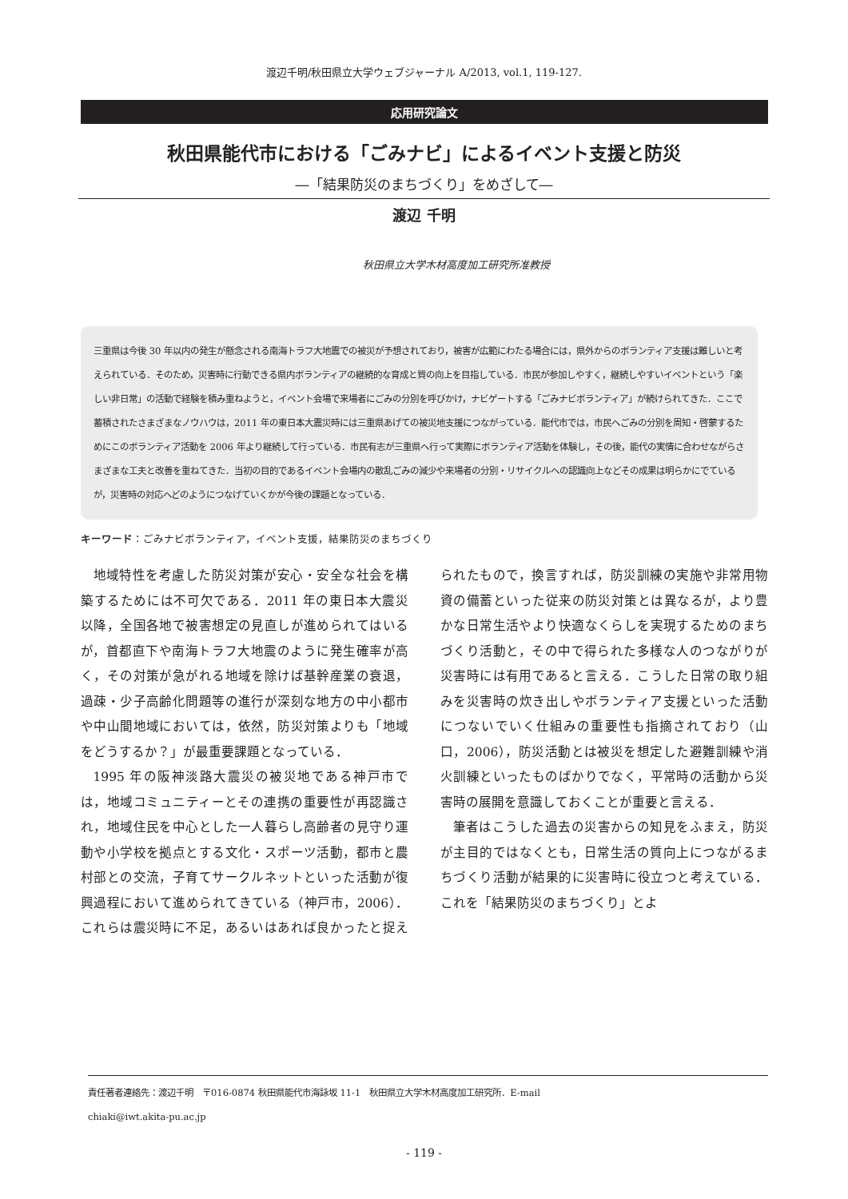渡辺千明/秋田県立大学ウェブジャーナル A/2013, vol.1, 119-127.
応用研究論文
秋田県能代市における「ごみナビ」によるイベント支援と防災
―「結果防災のまちづくり」をめざして―
渡辺 千明
秋田県立大学木材高度加工研究所准教授
三重県は今後 30 年以内の発生が懸念される南海トラフ大地震での被災が予想されており，被害が広範にわたる場合には，県外からのボランティア支援は難しいと考えられている．そのため，災害時に行動できる県内ボランティアの継続的な育成と質の向上を目指している．市民が参加しやすく，継続しやすいイベントという「楽しい非日常」の活動で経験を積み重ねようと，イベント会場で来場者にごみの分別を呼びかけ，ナビゲートする「ごみナビボランティア」が続けられてきた．ここで蓄積されたさまざまなノウハウは，2011 年の東日本大震災時には三重県あげての被災地支援につながっている．能代市では，市民へごみの分別を周知・啓蒙するためにこのボランティア活動を 2006 年より継続して行っている．市民有志が三重県へ行って実際にボランティア活動を体験し，その後，能代の実情に合わせながらさまざまな工夫と改善を重ねてきた．当初の目的であるイベント会場内の散乱ごみの減少や来場者の分別・リサイクルへの認識向上などその成果は明らかにでているが，災害時の対応へどのようにつなげていくかが今後の課題となっている．
キーワード：ごみナビボランティア，イベント支援，結果防災のまちづくり
地域特性を考慮した防災対策が安心・安全な社会を構築するためには不可欠である．2011 年の東日本大震災以降，全国各地で被害想定の見直しが進められてはいるが，首都直下や南海トラフ大地震のように発生確率が高く，その対策が急がれる地域を除けば基幹産業の衰退，過疎・少子高齢化問題等の進行が深刻な地方の中小都市や中山間地域においては，依然，防災対策よりも「地域をどうするか？」が最重要課題となっている．
1995 年の阪神淡路大震災の被災地である神戸市では，地域コミュニティーとその連携の重要性が再認識され，地域住民を中心とした一人暮らし高齢者の見守り運動や小学校を拠点とする文化・スポーツ活動，都市と農村部との交流，子育てサークルネットといった活動が復興過程において進められてきている（神戸市，2006）．これらは震災時に不足，あるいはあれば良かったと捉えられたもので，換言すれば，防災訓練の実施や非常用物資の備蓄といった従来の防災対策とは異なるが，より豊かな日常生活やより快適なくらしを実現するためのまちづくり活動と，その中で得られた多様な人のつながりが災害時には有用であると言える．こうした日常の取り組みを災害時の炊き出しやボランティア支援といった活動につないでいく仕組みの重要性も指摘されており（山口，2006），防災活動とは被災を想定した避難訓練や消火訓練といったものばかりでなく，平常時の活動から災害時の展開を意識しておくことが重要と言える．
筆者はこうした過去の災害からの知見をふまえ，防災が主目的ではなくとも，日常生活の質向上につながるまちづくり活動が結果的に災害時に役立つと考えている．これを「結果防災のまちづくり」とよ
責任著者連絡先：渡辺千明　〒016-0874 秋田県能代市海詠坂 11-1　秋田県立大学木材高度加工研究所．E-mail
chiaki@iwt.akita-pu.ac.jp
- 119 -